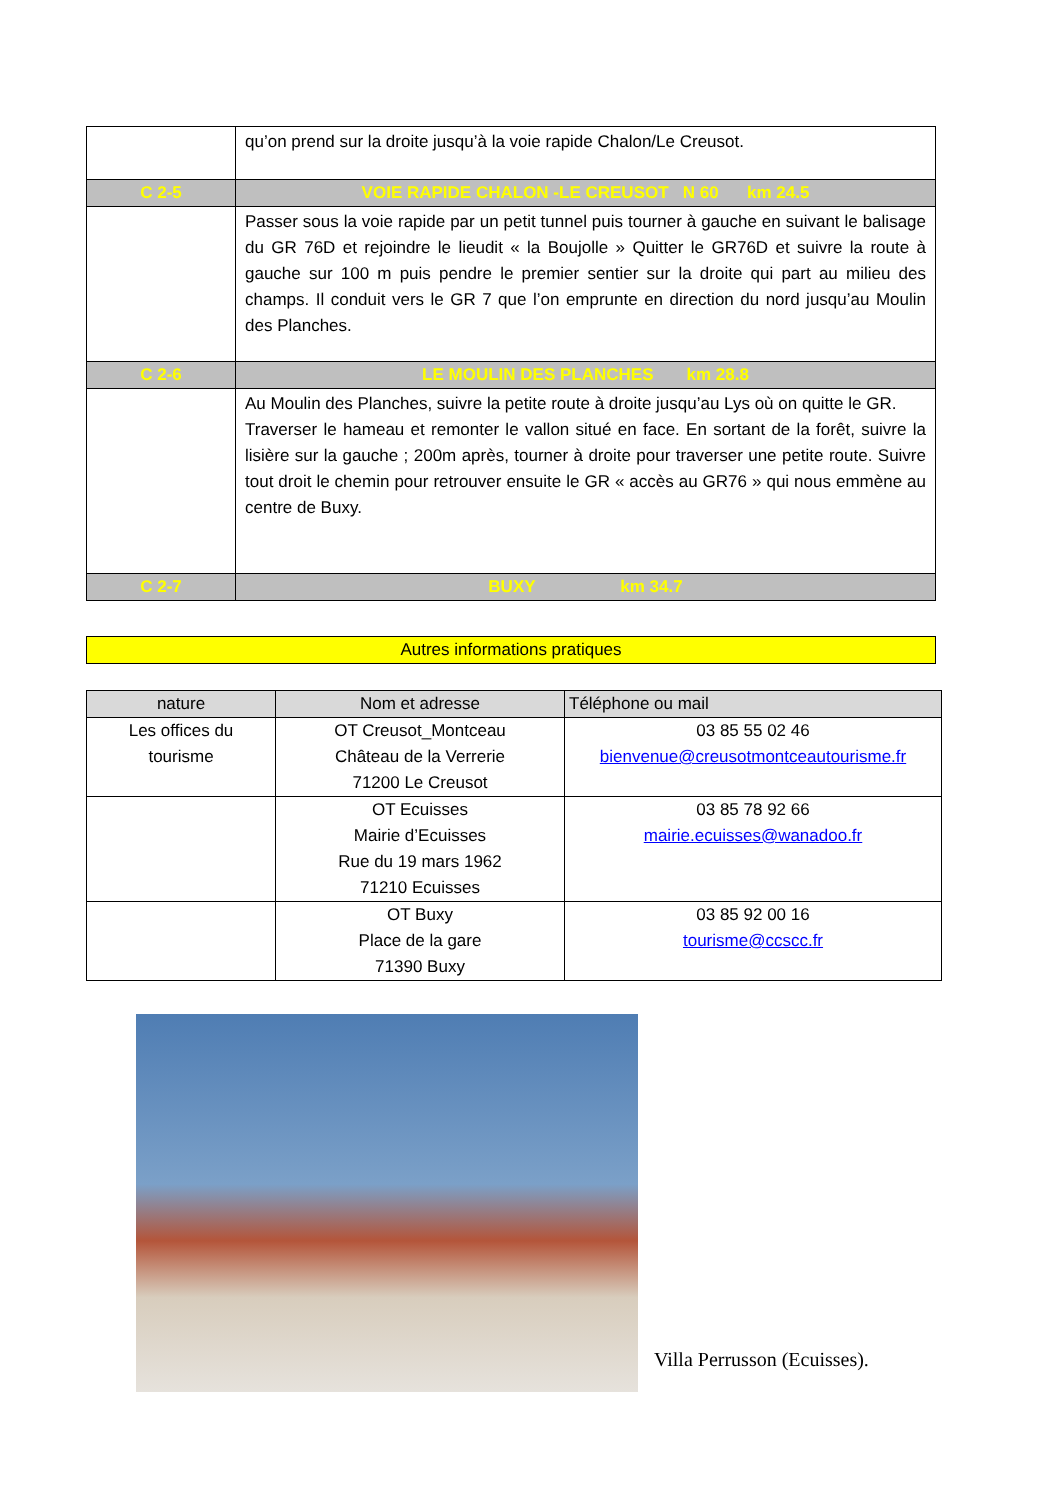| | qu’on prend sur la droite jusqu’à la voie rapide Chalon/Le Creusot. |
| C 2-5 | VOIE RAPIDE CHALON -LE CREUSOT N 60 km 24.5 |
| | Passer sous la voie rapide par un petit tunnel puis tourner à gauche en suivant le balisage du GR 76D et rejoindre le lieudit « la Boujolle » Quitter le GR76D et suivre la route à gauche sur 100 m puis pendre le premier sentier sur la droite qui part au milieu des champs. Il conduit vers le GR 7 que l’on emprunte en direction du nord jusqu’au Moulin des Planches. |
| C 2-6 | LE MOULIN DES PLANCHES km 28.8 |
| | Au Moulin des Planches, suivre la petite route à droite jusqu’au Lys où on quitte le GR. Traverser le hameau et remonter le vallon situé en face. En sortant de la forêt, suivre la lisière sur la gauche ; 200m après, tourner à droite pour traverser une petite route. Suivre tout droit le chemin pour retrouver ensuite le GR « accès au GR76 » qui nous emmène au centre de Buxy. |
| C 2-7 | BUXY km 34.7 |
Autres informations pratiques
| nature | Nom et adresse | Téléphone ou mail |
| --- | --- | --- |
| Les offices du tourisme | OT Creusot_Montceau Château de la Verrerie 71200 Le Creusot | 03 85 55 02 46 bienvenue@creusotmontceautourisme.fr |
| | OT Ecuisses Mairie d’Ecuisses Rue du 19 mars 1962 71210 Ecuisses | 03 85 78 92 66 mairie.ecuisses@wanadoo.fr |
| | OT Buxy Place de la gare 71390 Buxy | 03 85 92 00 16 tourisme@ccscc.fr |
Villa Perrusson (Ecuisses).